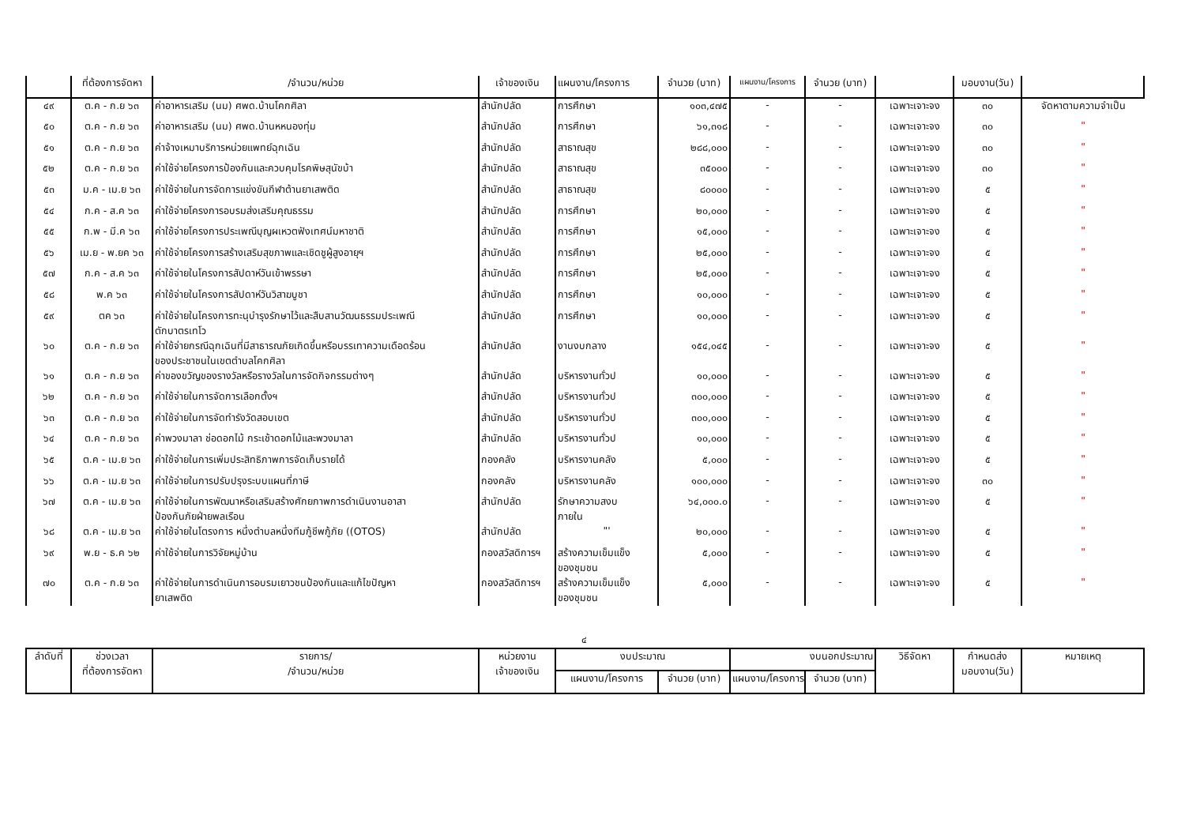| | ที่ต้องการจัดหา | /จำนวน/หน่วย | เจ้าของเงิน | แผนงาน/โครงการ | จำนวย (บาท) | แผนงาน/โครงการ | จำนวย (บาท) | | มอบงาน(วัน) | |
| --- | --- | --- | --- | --- | --- | --- | --- | --- | --- | --- |
| ๔๙ | ต.ค - ก.ย ๖๓ | ค่าอาหารเสริม (นม) ศพด.บ้านโคกศิลา | สำนักปลัด | การศึกษา | ๑๐๓,๔๗๕ | - | - | เฉพาะเจาะจง | ๓๐ | จัดหาตามความจำเป็น |
| ๕๐ | ต.ค - ก.ย ๖๓ | ค่าอาหารเสริม (นม) ศพด.บ้านหหนองทุ่ม | สำนักปลัด | การศึกษา | ๖๑,๓๑๘ | - | - | เฉพาะเจาะจง | ๓๐ | " |
| ๕๑ | ต.ค - ก.ย ๖๓ | ค่าจ้างเหมาบริการหน่วยแพทย์ฉุกเฉิน | สำนักปลัด | สาธาณสุข | ๒๘๘,๐๐๐ | - | - | เฉพาะเจาะจง | ๓๐ | " |
| ๕๒ | ต.ค - ก.ย ๖๓ | ค่าใช้จ่ายโครงการป้องกันและควบคุมโรคพิษสุนัขบ้า | สำนักปลัด | สาธาณสุข | ๓๕๐๐๐ | - | - | เฉพาะเจาะจง | ๓๐ | " |
| ๕๓ | ม.ค - เม.ย ๖๓ | ค่าใช้จ่ายในการจัดการแข่งขันกีฬาต้านยาเสพติด | สำนักปลัด | สาธาณสุข | ๘๐๐๐๐ | - | - | เฉพาะเจาะจง | ๕ | " |
| ๕๔ | ก.ค - ส.ค ๖๓ | ค่าใช้จ่ายโครงการอบรมส่งเสริมคุณธรรม | สำนักปลัด | การศึกษา | ๒๐,๐๐๐ | - | - | เฉพาะเจาะจง | ๕ | " |
| ๕๕ | ก.พ - มี.ค ๖๓ | ค่าใช้จ่ายโครงการประเพณีบุญผเหวตฟังเทศน์มหาชาติ | สำนักปลัด | การศึกษา | ๑๕,๐๐๐ | - | - | เฉพาะเจาะจง | ๕ | " |
| ๕๖ | เม.ย - พ.ยค ๖๓ | ค่าใช้จ่ายโครงการสร้างเสริมสุขภาพและเชิดชูผู้สูงอายุฯ | สำนักปลัด | การศึกษา | ๒๕,๐๐๐ | - | - | เฉพาะเจาะจง | ๕ | " |
| ๕๗ | ก.ค - ส.ค ๖๓ | ค่าใช้จ่ายในโครงการสัปดาห์วันเข้าพรรษา | สำนักปลัด | การศึกษา | ๒๕,๐๐๐ | - | - | เฉพาะเจาะจง | ๕ | " |
| ๕๘ | พ.ค ๖๓ | ค่าใช้จ่ายในโครงการสัปดาห์วันวิสาฆบูชา | สำนักปลัด | การศึกษา | ๑๐,๐๐๐ | - | - | เฉพาะเจาะจง | ๕ | " |
| ๕๙ | ตค ๖๓ | ค่าใช้จ่ายในโครงการทะนุบำรุงรักษาไว้และสืบสานวัฒนธรรมประเพณี ตักบาตรเทโว | สำนักปลัด | การศึกษา | ๑๐,๐๐๐ | - | - | เฉพาะเจาะจง | ๕ | " |
| ๖๐ | ต.ค - ก.ย ๖๓ | ค่าใช้จ่ายกรณีฉุกเฉินที่มีสาธารณภัยเกิดขึ้นหรือบรรเทาความเดือดร้อน ของประชาชนในเขตตำบลโคกศิลา | สำนักปลัด | งานงบกลาง | ๑๕๔,๐๔๕ | - | - | เฉพาะเจาะจง | ๕ | " |
| ๖๑ | ต.ค - ก.ย ๖๓ | ค่าของขวัญของรางวัลหรือรางวัลในการจัดกิจกรรมต่างๆ | สำนักปลัด | บริหารงานทั่วป | ๑๐,๐๐๐ | - | - | เฉพาะเจาะจง | ๕ | " |
| ๖๒ | ต.ค - ก.ย ๖๓ | ค่าใช้จ่ายในการจัดการเลือกตั้งฯ | สำนักปลัด | บริหารงานทั่วป | ๓๐๐,๐๐๐ | - | - | เฉพาะเจาะจง | ๕ | " |
| ๖๓ | ต.ค - ก.ย ๖๓ | ค่าใช้จ่ายในการจัดทำรังวัดสอบเขต | สำนักปลัด | บริหารงานทั่วป | ๓๐๐,๐๐๐ | - | - | เฉพาะเจาะจง | ๕ | " |
| ๖๔ | ต.ค - ก.ย ๖๓ | ค่าพวงมาลา ช่อดอกไม้ กระเช้าดอกไม้และพวงมาลา | สำนักปลัด | บริหารงานทั่วป | ๑๐,๐๐๐ | - | - | เฉพาะเจาะจง | ๕ | " |
| ๖๕ | ต.ค - เม.ย ๖๓ | ค่าใช้จ่ายในการเพิ่มประสิทธิภาพการจัดเก็บรายได้ | กองคลัง | บริหารงานคลัง | ๕,๐๐๐ | - | - | เฉพาะเจาะจง | ๕ | " |
| ๖๖ | ต.ค - เม.ย ๖๓ | ค่าใช้จ่ายในการปรับปรุงระบบแผนที่ภาษี | กองคลัง | บริหารงานคลัง | ๑๐๐,๐๐๐ | - | - | เฉพาะเจาะจง | ๓๐ | " |
| ๖๗ | ต.ค - เม.ย ๖๓ | ค่าใช้จ่ายในการพัฒนาหรือเสริมสร้างศักยภาพการดำเนินงานอาสา ป้องกันภัยฝ่ายพลเรือน | สำนักปลัด | รักษาความสงบ ภายใน | ๖๔,๐๐๐.๐ | - | - | เฉพาะเจาะจง | ๕ | " |
| ๖๘ | ต.ค - เม.ย ๖๓ | ค่าใช้จ่ายในโตรงการ หนึ่งตำบลหนึ่งทีมกู้ชีพกู้ภัย ((OTOS) | สำนักปลัด | "' | ๒๐,๐๐๐ | - | - | เฉพาะเจาะจง | ๕ | " |
| ๖๙ | พ.ย - ธ.ค ๖๒ | ค่าใช้จ่ายในการวิจัยหมู่บ้าน | กองสวัสดิการฯ | สร้างความเข็มแข็ง ของชุมชน | ๕,๐๐๐ | - | - | เฉพาะเจาะจง | ๕ | " |
| ๗๐ | ต.ค - ก.ย ๖๓ | ค่าใช้จ่ายในการดำเนินการอบรมเยาวชนป้องกันและแก้ไขปัญหา ยาเสพติด | กองสวัสดิการฯ | สร้างความเข็มแข็ง ของชุมชน | ๕,๐๐๐ | - | - | เฉพาะเจาะจง | ๕ | " |
๔
| ลำดับที่ | ช่วงเวลา ที่ต้องการจัดหา | รายการ/ /จำนวน/หน่วย | หน่วยงาน เจ้าของเงิน | งบประมาณ | | งบนอกประมาณ | | วิธีจัดหา | กำหนดส่ง มอบงาน(วัน) | หมายเหตุ |
| --- | --- | --- | --- | --- | --- | --- | --- | --- | --- | --- |
| | | | | แผนงาน/โครงการ | จำนวย (บาท) | แผนงาน/โครงการ | จำนวย (บาท) | | | |